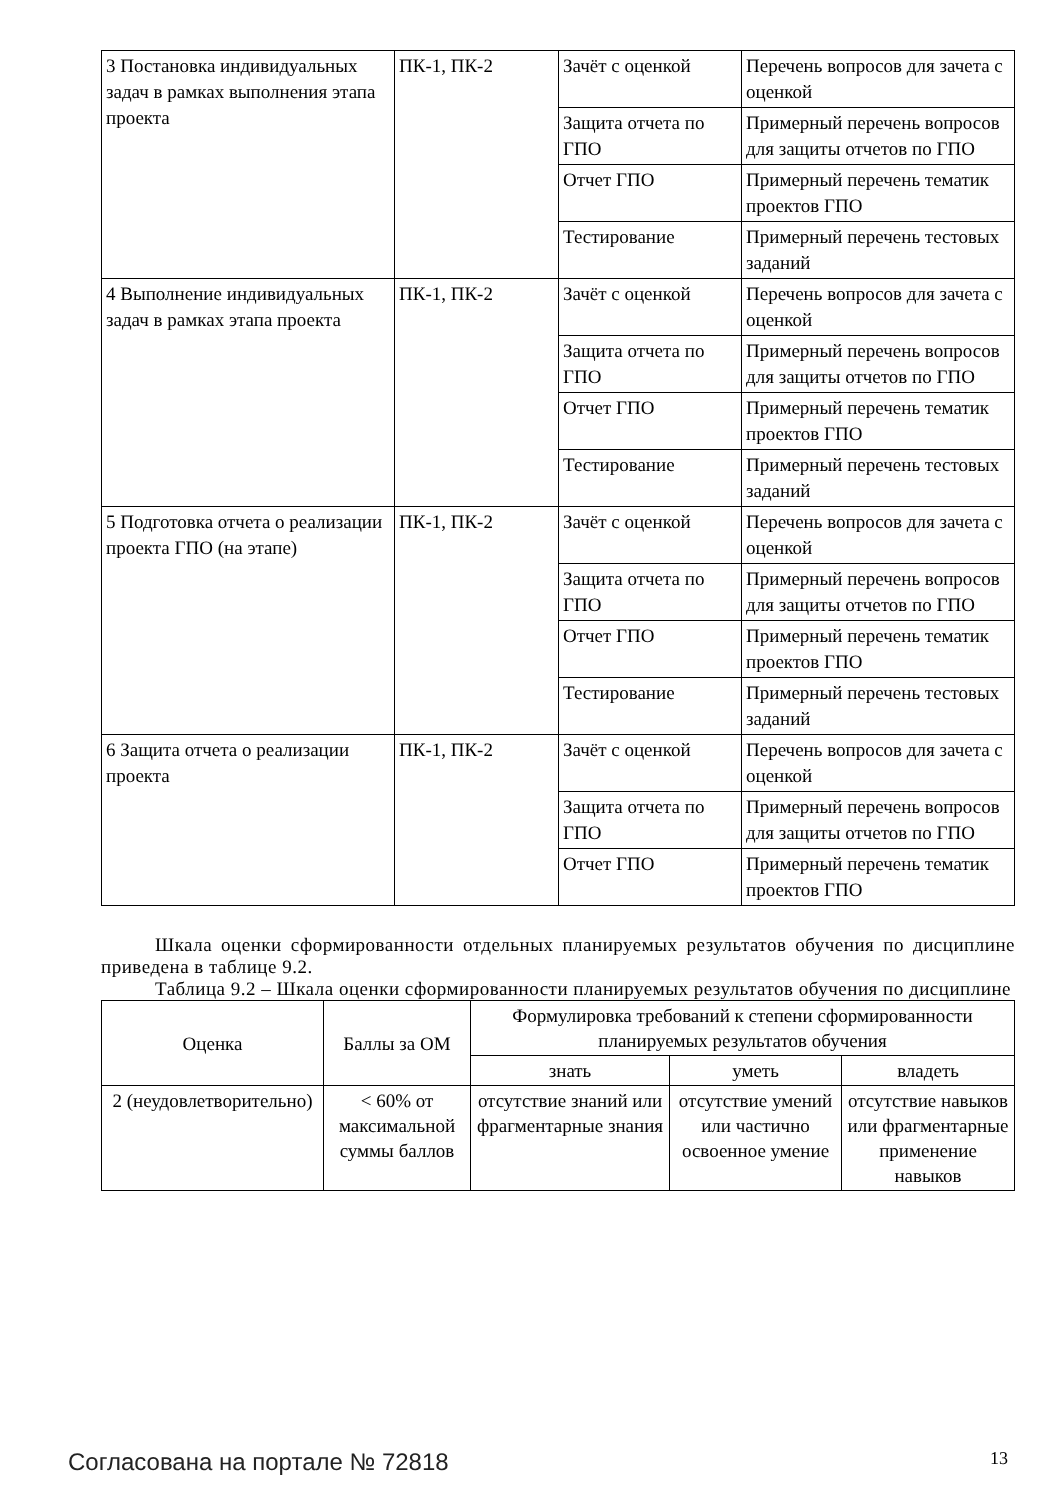| 3 Постановка индивидуальных задач в рамках выполнения этапа проекта | ПК-1, ПК-2 | Зачёт с оценкой | Перечень вопросов для зачета с оценкой |
| | | Защита отчета по ГПО | Примерный перечень вопросов для защиты отчетов по ГПО |
| | | Отчет ГПО | Примерный перечень тематик проектов ГПО |
| | | Тестирование | Примерный перечень тестовых заданий |
| 4 Выполнение индивидуальных задач в рамках этапа проекта | ПК-1, ПК-2 | Зачёт с оценкой | Перечень вопросов для зачета с оценкой |
| | | Защита отчета по ГПО | Примерный перечень вопросов для защиты отчетов по ГПО |
| | | Отчет ГПО | Примерный перечень тематик проектов ГПО |
| | | Тестирование | Примерный перечень тестовых заданий |
| 5 Подготовка отчета о реализации проекта ГПО (на этапе) | ПК-1, ПК-2 | Зачёт с оценкой | Перечень вопросов для зачета с оценкой |
| | | Защита отчета по ГПО | Примерный перечень вопросов для защиты отчетов по ГПО |
| | | Отчет ГПО | Примерный перечень тематик проектов ГПО |
| | | Тестирование | Примерный перечень тестовых заданий |
| 6 Защита отчета о реализации проекта | ПК-1, ПК-2 | Зачёт с оценкой | Перечень вопросов для зачета с оценкой |
| | | Защита отчета по ГПО | Примерный перечень вопросов для защиты отчетов по ГПО |
| | | Отчет ГПО | Примерный перечень тематик проектов ГПО |
Шкала оценки сформированности отдельных планируемых результатов обучения по дисциплине приведена в таблице 9.2.
Таблица 9.2 – Шкала оценки сформированности планируемых результатов обучения по дисциплине
| Оценка | Баллы за ОМ | Формулировка требований к степени сформированности планируемых результатов обучения | | |
| --- | --- | --- | --- | --- |
| | | знать | уметь | владеть |
| 2 (неудовлетворительно) | < 60% от максимальной суммы баллов | отсутствие знаний или фрагментарные знания | отсутствие умений или частично освоенное умение | отсутствие навыков или фрагментарные применение навыков |
Согласована на портале № 72818 13